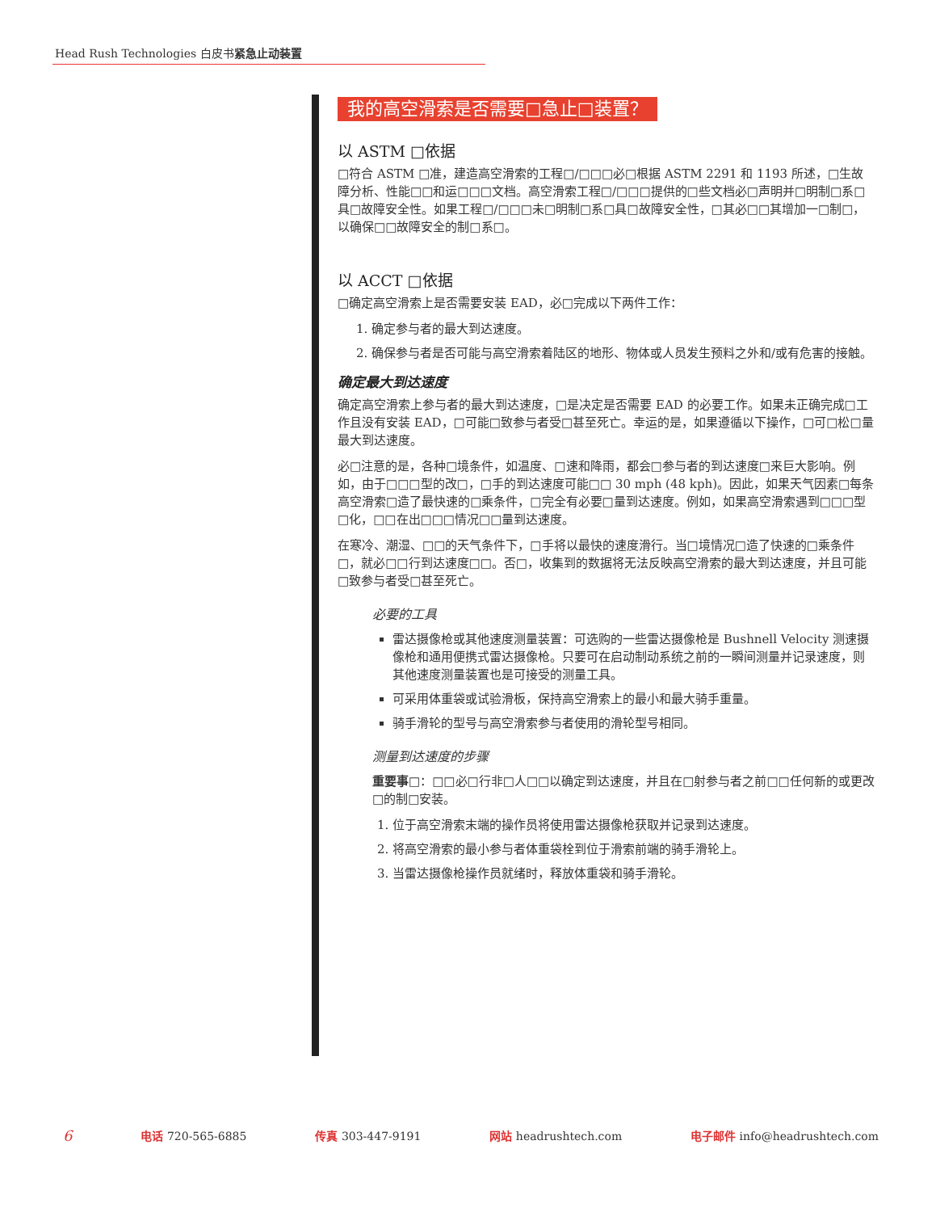Head Rush Technologies 白皮书紧急止动装置
我的高空滑索是否需要□急止□装置？
以 ASTM □依据
□符合 ASTM □准，建造高空滑索的工程□/□□□必□根据 ASTM 2291 和 1193 所述，□生故障分析、性能□□和运□□□文档。高空滑索工程□/□□□提供的□些文档必□声明并□明制□系□具□故障安全性。如果工程□/□□□未□明制□系□具□故障安全性，□其必□□其增加一□制□，以确保□□故障安全的制□系□。
以 ACCT □依据
□确定高空滑索上是否需要安装 EAD，必□完成以下两件工作：
1. 确定参与者的最大到达速度。
2. 确保参与者是否可能与高空滑索着陆区的地形、物体或人员发生预料之外和/或有危害的接触。
确定最大到达速度
确定高空滑索上参与者的最大到达速度，□是决定是否需要 EAD 的必要工作。如果未正确完成□工作且没有安装 EAD，□可能□致参与者受□甚至死亡。幸运的是，如果遵循以下操作，□可□松□量最大到达速度。
必□注意的是，各种□境条件，如温度、□速和降雨，都会□参与者的到达速度□来巨大影响。例如，由于□□□型的改□，□手的到达速度可能□□ 30 mph (48 kph)。因此，如果天气因素□每条高空滑索□造了最快速的□乘条件，□完全有必要□量到达速度。例如，如果高空滑索遇到□□□型□化，□□在出□□□情况□□量到达速度。
在寒冷、潮湿、□□的天气条件下，□手将以最快的速度滑行。当□境情况□造了快速的□乘条件□，就必□□行到达速度□□。否□，收集到的数据将无法反映高空滑索的最大到达速度，并且可能□致参与者受□甚至死亡。
必要的工具
雷达摄像枪或其他速度测量装置：可选购的一些雷达摄像枪是 Bushnell Velocity 测速摄像枪和通用便携式雷达摄像枪。只要可在启动制动系统之前的一瞬间测量并记录速度，则其他速度测量装置也是可接受的测量工具。
可采用体重袋或试验滑板，保持高空滑索上的最小和最大骑手重量。
骑手滑轮的型号与高空滑索参与者使用的滑轮型号相同。
测量到达速度的步骤
重要事□：□□必□行非□人□□以确定到达速度，并且在□射参与者之前□□任何新的或更改□的制□安装。
1. 位于高空滑索末端的操作员将使用雷达摄像枪获取并记录到达速度。
2. 将高空滑索的最小参与者体重袋栓到位于滑索前端的骑手滑轮上。
3. 当雷达摄像枪操作员就绪时，释放体重袋和骑手滑轮。
6 电话 720-565-6885 传真 303-447-9191 网站 headrushtech.com 电子邮件 info@headrushtech.com